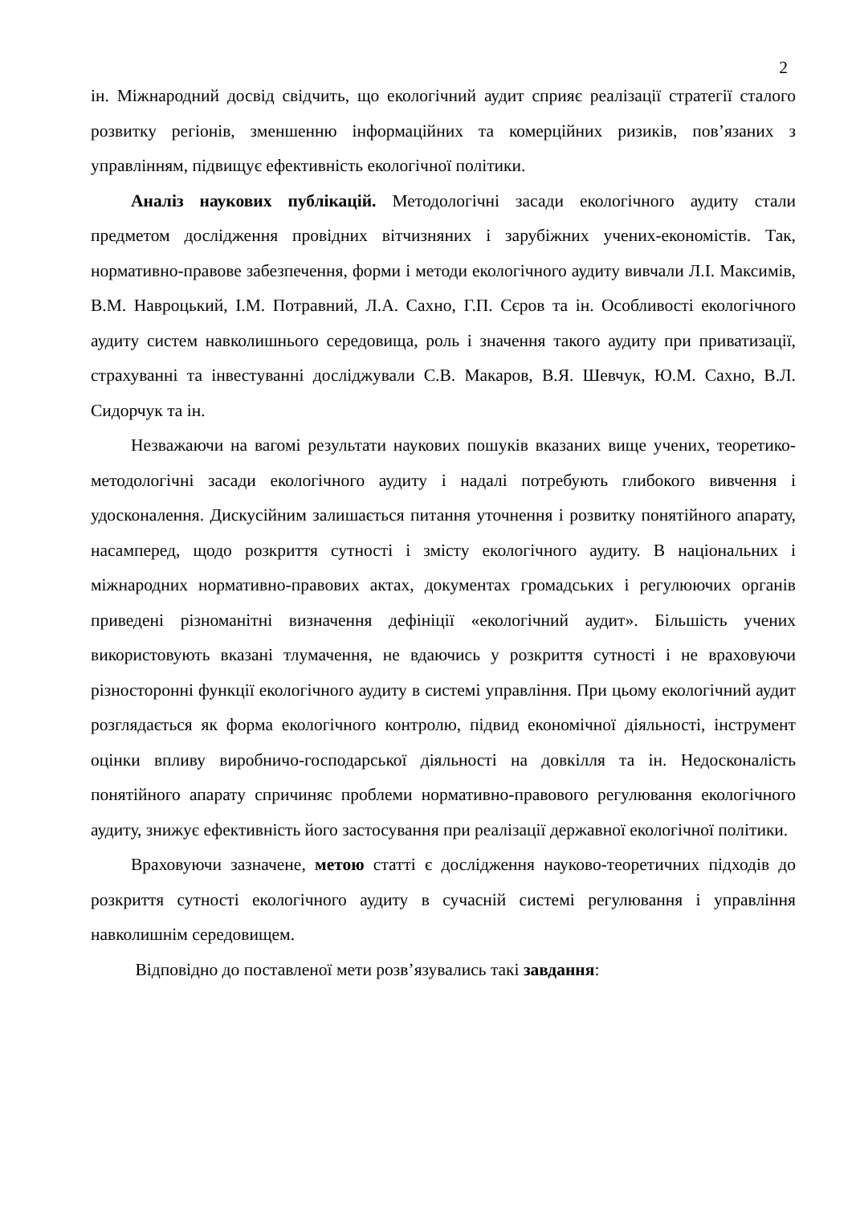2
ін. Міжнародний досвід свідчить, що екологічний аудит сприяє реалізації стратегії сталого розвитку регіонів, зменшенню інформаційних та комерційних ризиків, пов’язаних з управлінням, підвищує ефективність екологічної політики.
Аналіз наукових публікацій. Методологічні засади екологічного аудиту стали предметом дослідження провідних вітчизняних і зарубіжних учених-економістів. Так, нормативно-правове забезпечення, форми і методи екологічного аудиту вивчали Л.І. Максимів, В.М. Навроцький, І.М. Потравний, Л.А. Сахно, Г.П. Сєров та ін. Особливості екологічного аудиту систем навколишнього середовища, роль і значення такого аудиту при приватизації, страхуванні та інвестуванні досліджували С.В. Макаров, В.Я. Шевчук, Ю.М. Сахно, В.Л. Сидорчук та ін.
Незважаючи на вагомі результати наукових пошуків вказаних вище учених, теоретико-методологічні засади екологічного аудиту і надалі потребують глибокого вивчення і удосконалення. Дискусійним залишається питання уточнення і розвитку понятійного апарату, насамперед, щодо розкриття сутності і змісту екологічного аудиту. В національних і міжнародних нормативно-правових актах, документах громадських і регулюючих органів приведені різноманітні визначення дефініції «екологічний аудит». Більшість учених використовують вказані тлумачення, не вдаючись у розкриття сутності і не враховуючи різносторонні функції екологічного аудиту в системі управління. При цьому екологічний аудит розглядається як форма екологічного контролю, підвид економічної діяльності, інструмент оцінки впливу виробничо-господарської діяльності на довкілля та ін. Недосконалість понятійного апарату спричиняє проблеми нормативно-правового регулювання екологічного аудиту, знижує ефективність його застосування при реалізації державної екологічної політики.
Враховуючи зазначене, метою статті є дослідження науково-теоретичних підходів до розкриття сутності екологічного аудиту в сучасній системі регулювання і управління навколишнім середовищем.
Відповідно до поставленої мети розв’язувались такі завдання: